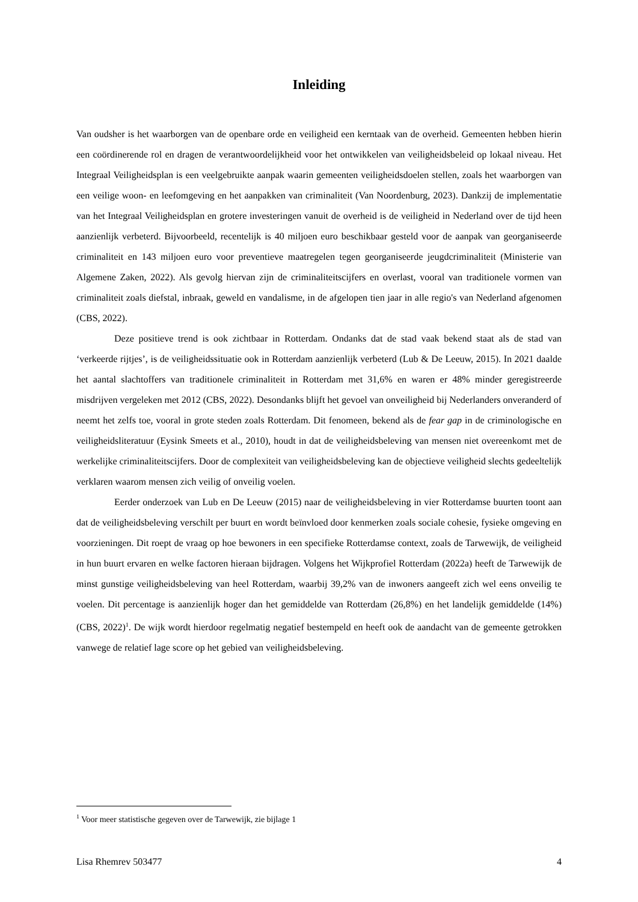Inleiding
Van oudsher is het waarborgen van de openbare orde en veiligheid een kerntaak van de overheid. Gemeenten hebben hierin een coördinerende rol en dragen de verantwoordelijkheid voor het ontwikkelen van veiligheidsbeleid op lokaal niveau. Het Integraal Veiligheidsplan is een veelgebruikte aanpak waarin gemeenten veiligheidsdoelen stellen, zoals het waarborgen van een veilige woon- en leefomgeving en het aanpakken van criminaliteit (Van Noordenburg, 2023). Dankzij de implementatie van het Integraal Veiligheidsplan en grotere investeringen vanuit de overheid is de veiligheid in Nederland over de tijd heen aanzienlijk verbeterd. Bijvoorbeeld, recentelijk is 40 miljoen euro beschikbaar gesteld voor de aanpak van georganiseerde criminaliteit en 143 miljoen euro voor preventieve maatregelen tegen georganiseerde jeugdcriminaliteit (Ministerie van Algemene Zaken, 2022). Als gevolg hiervan zijn de criminaliteitscijfers en overlast, vooral van traditionele vormen van criminaliteit zoals diefstal, inbraak, geweld en vandalisme, in de afgelopen tien jaar in alle regio's van Nederland afgenomen (CBS, 2022).
Deze positieve trend is ook zichtbaar in Rotterdam. Ondanks dat de stad vaak bekend staat als de stad van ‘verkeerde rijtjes’, is de veiligheidssituatie ook in Rotterdam aanzienlijk verbeterd (Lub & De Leeuw, 2015). In 2021 daalde het aantal slachtoffers van traditionele criminaliteit in Rotterdam met 31,6% en waren er 48% minder geregistreerde misdrijven vergeleken met 2012 (CBS, 2022). Desondanks blijft het gevoel van onveiligheid bij Nederlanders onveranderd of neemt het zelfs toe, vooral in grote steden zoals Rotterdam. Dit fenomeen, bekend als de fear gap in de criminologische en veiligheidsliteratuur (Eysink Smeets et al., 2010), houdt in dat de veiligheidsbeleving van mensen niet overeenkomt met de werkelijke criminaliteitscijfers. Door de complexiteit van veiligheidsbeleving kan de objectieve veiligheid slechts gedeeltelijk verklaren waarom mensen zich veilig of onveilig voelen.
Eerder onderzoek van Lub en De Leeuw (2015) naar de veiligheidsbeleving in vier Rotterdamse buurten toont aan dat de veiligheidsbeleving verschilt per buurt en wordt beïnvloed door kenmerken zoals sociale cohesie, fysieke omgeving en voorzieningen. Dit roept de vraag op hoe bewoners in een specifieke Rotterdamse context, zoals de Tarwewijk, de veiligheid in hun buurt ervaren en welke factoren hieraan bijdragen. Volgens het Wijkprofiel Rotterdam (2022a) heeft de Tarwewijk de minst gunstige veiligheidsbeleving van heel Rotterdam, waarbij 39,2% van de inwoners aangeeft zich wel eens onveilig te voelen. Dit percentage is aanzienlijk hoger dan het gemiddelde van Rotterdam (26,8%) en het landelijk gemiddelde (14%) (CBS, 2022)<sup>1</sup>. De wijk wordt hierdoor regelmatig negatief bestempeld en heeft ook de aandacht van de gemeente getrokken vanwege de relatief lage score op het gebied van veiligheidsbeleving.
<sup>1</sup> Voor meer statistische gegeven over de Tarwewijk, zie bijlage 1
Lisa Rhemrev 503477 4